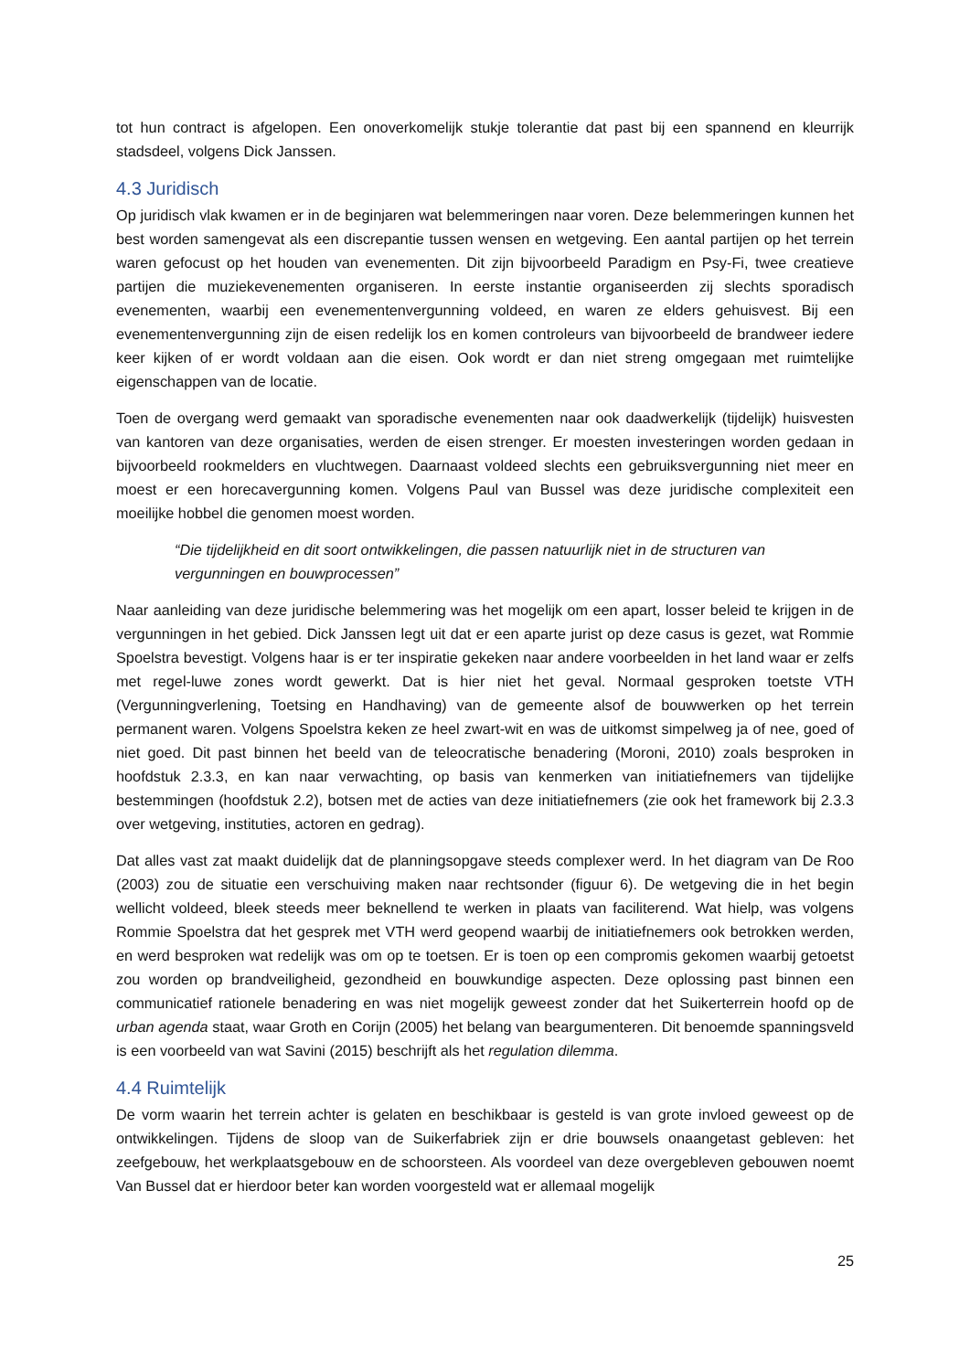tot hun contract is afgelopen. Een onoverkomelijk stukje tolerantie dat past bij een spannend en kleurrijk stadsdeel, volgens Dick Janssen.
4.3 Juridisch
Op juridisch vlak kwamen er in de beginjaren wat belemmeringen naar voren. Deze belemmeringen kunnen het best worden samengevat als een discrepantie tussen wensen en wetgeving. Een aantal partijen op het terrein waren gefocust op het houden van evenementen. Dit zijn bijvoorbeeld Paradigm en Psy-Fi, twee creatieve partijen die muziekevenementen organiseren. In eerste instantie organiseerden zij slechts sporadisch evenementen, waarbij een evenementenvergunning voldeed, en waren ze elders gehuisvest. Bij een evenementenvergunning zijn de eisen redelijk los en komen controleurs van bijvoorbeeld de brandweer iedere keer kijken of er wordt voldaan aan die eisen. Ook wordt er dan niet streng omgegaan met ruimtelijke eigenschappen van de locatie.
Toen de overgang werd gemaakt van sporadische evenementen naar ook daadwerkelijk (tijdelijk) huisvesten van kantoren van deze organisaties, werden de eisen strenger. Er moesten investeringen worden gedaan in bijvoorbeeld rookmelders en vluchtwegen. Daarnaast voldeed slechts een gebruiksvergunning niet meer en moest er een horecavergunning komen. Volgens Paul van Bussel was deze juridische complexiteit een moeilijke hobbel die genomen moest worden.
“Die tijdelijkheid en dit soort ontwikkelingen, die passen natuurlijk niet in de structuren van vergunningen en bouwprocessen”
Naar aanleiding van deze juridische belemmering was het mogelijk om een apart, losser beleid te krijgen in de vergunningen in het gebied. Dick Janssen legt uit dat er een aparte jurist op deze casus is gezet, wat Rommie Spoelstra bevestigt. Volgens haar is er ter inspiratie gekeken naar andere voorbeelden in het land waar er zelfs met regel-luwe zones wordt gewerkt. Dat is hier niet het geval. Normaal gesproken toetste VTH (Vergunningverlening, Toetsing en Handhaving) van de gemeente alsof de bouwwerken op het terrein permanent waren. Volgens Spoelstra keken ze heel zwart-wit en was de uitkomst simpelweg ja of nee, goed of niet goed. Dit past binnen het beeld van de teleocratische benadering (Moroni, 2010) zoals besproken in hoofdstuk 2.3.3, en kan naar verwachting, op basis van kenmerken van initiatiefnemers van tijdelijke bestemmingen (hoofdstuk 2.2), botsen met de acties van deze initiatiefnemers (zie ook het framework bij 2.3.3 over wetgeving, instituties, actoren en gedrag).
Dat alles vast zat maakt duidelijk dat de planningsopgave steeds complexer werd. In het diagram van De Roo (2003) zou de situatie een verschuiving maken naar rechtsonder (figuur 6). De wetgeving die in het begin wellicht voldeed, bleek steeds meer beknellend te werken in plaats van faciliterend. Wat hielp, was volgens Rommie Spoelstra dat het gesprek met VTH werd geopend waarbij de initiatiefnemers ook betrokken werden, en werd besproken wat redelijk was om op te toetsen. Er is toen op een compromis gekomen waarbij getoetst zou worden op brandveiligheid, gezondheid en bouwkundige aspecten. Deze oplossing past binnen een communicatief rationele benadering en was niet mogelijk geweest zonder dat het Suikerterrein hoofd op de urban agenda staat, waar Groth en Corijn (2005) het belang van beargumenteren. Dit benoemde spanningsveld is een voorbeeld van wat Savini (2015) beschrijft als het regulation dilemma.
4.4 Ruimtelijk
De vorm waarin het terrein achter is gelaten en beschikbaar is gesteld is van grote invloed geweest op de ontwikkelingen. Tijdens de sloop van de Suikerfabriek zijn er drie bouwsels onaangetast gebleven: het zeefgebouw, het werkplaatsgebouw en de schoorsteen. Als voordeel van deze overgebleven gebouwen noemt Van Bussel dat er hierdoor beter kan worden voorgesteld wat er allemaal mogelijk
25